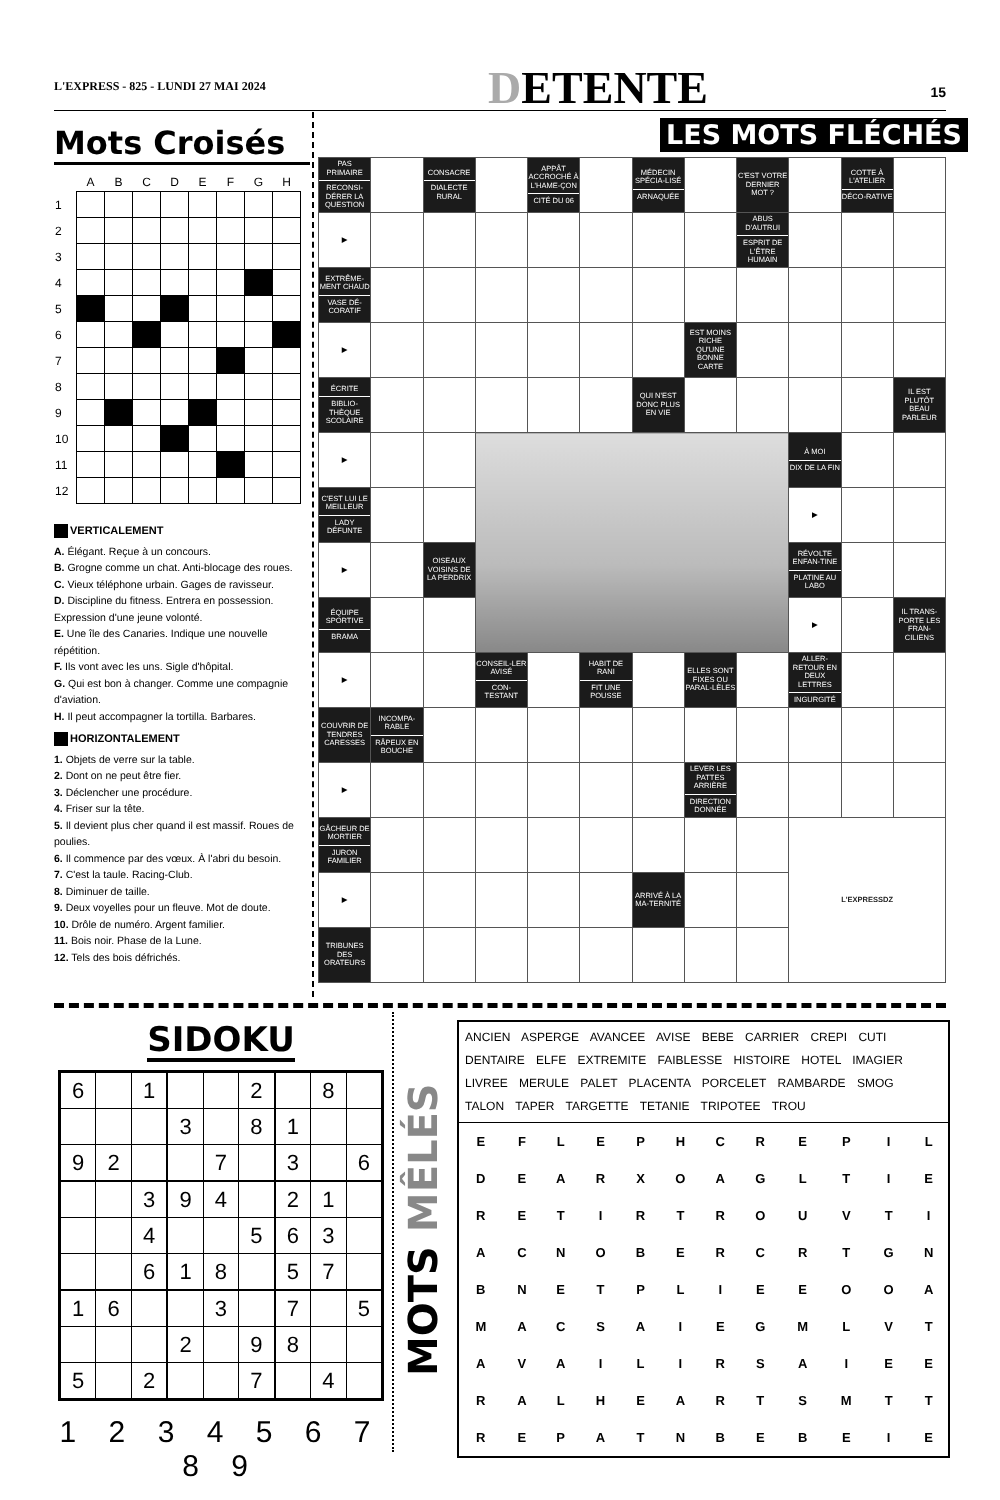L'EXPRESS - 825 - LUNDI 27 MAI 2024
DETENTE
15
Mots Croisés
| | A | B | C | D | E | F | G | H |
| --- | --- | --- | --- | --- | --- | --- | --- | --- |
| 1 | | | | | | | | |
| 2 | | | | | | | | |
| 3 | | | | | | | | |
| 4 | | | | | | | | |
| 5 | | | | | | | | |
| 6 | | | | | | | | |
| 7 | | | | | | | | |
| 8 | | | | | | | | |
| 9 | | | | | | | | |
| 10 | | | | | | | | |
| 11 | | | | | | | | |
| 12 | | | | | | | | |
VERTICALEMENT
A. Élégant. Reçue à un concours.
B. Grogne comme un chat. Anti-blocage des roues.
C. Vieux téléphone urbain. Gages de ravisseur.
D. Discipline du fitness. Entrera en possession. Expression d'une jeune volonté.
E. Une île des Canaries. Indique une nouvelle répétition.
F. Ils vont avec les uns. Sigle d'hôpital.
G. Qui est bon à changer. Comme une compagnie d'aviation.
H. Il peut accompagner la tortilla. Barbares.
HORIZONTALEMENT
1. Objets de verre sur la table.
2. Dont on ne peut être fier.
3. Déclencher une procédure.
4. Friser sur la tête.
5. Il devient plus cher quand il est massif. Roues de poulies.
6. Il commence par des vœux. À l'abri du besoin.
7. C'est la taule. Racing-Club.
8. Diminuer de taille.
9. Deux voyelles pour un fleuve. Mot de doute.
10. Drôle de numéro. Argent familier.
11. Bois noir. Phase de la Lune.
12. Tels des bois défrichés.
LES MOTS FLÉCHÉS
| PAS PRIMAIRE RECONSI-DÉRER LA QUESTION | | CONSACRE DIALECTE RURAL | | APPÂT ACCROCHÉ À L'HAME-ÇON CITÉ DU 06 | | MÉDECIN SPÉCIA-LISÉ ARNAQUÉE | | C'EST VOTRE DERNIER MOT ? | | COTTE À L'ATELIER DÉCO-RATIVE | |
| ▶ | | | | | | | | ABUS D'AUTRUI ESPRIT DE L'ÊTRE HUMAIN | | | |
| EXTRÊME-MENT CHAUD VASE DÉ-CORATIF | | | | | | | | | | | |
| ▶ | | | | | | | EST MOINS RICHE QU'UNE BONNE CARTE | | | | |
| ÉCRITE BIBLIO-THÈQUE SCOLAIRE | | | | | | QUI N'EST DONC PLUS EN VIE | | | | | IL EST PLUTÔT BEAU PARLEUR |
| ▶ | | | | | | | | | À MOI DIX DE LA FIN | | |
| C'EST LUI LE MEILLEUR LADY DÉFUNTE | | | | | | | | | ▶ | | |
| ▶ | | OISEAUX VOISINS DE LA PERDRIX | | | | | | | RÉVOLTE ENFAN-TINE PLATINE AU LABO | | |
| ÉQUIPE SPORTIVE BRAMA | | | | | | | | | ▶ | | IL TRANS-PORTE LES FRAN-CILIENS |
| ▶ | | | CONSEIL-LER AVISÉ CON-TESTANT | | HABIT DE RANI FIT UNE POUSSE | | ELLES SONT FIXES OU PARAL-LÈLES | | ALLER-RETOUR EN DEUX LETTRES INGURGITÉ | | |
| COUVRIR DE TENDRES CARESSES | INCOMPA-RABLE RÂPEUX EN BOUCHE | | | | | | | | | | |
| ▶ | | | | | | | LEVER LES PATTES ARRIÈRE DIRECTION DONNÉE | | | | |
| GÂCHEUR DE MORTIER JURON FAMILIER | | | | | | | | | L'EXPRESSDZ | | |
| ▶ | | | | | | ARRIVÉ À LA MA-TERNITÉ | | | | | |
| TRIBUNES DES ORATEURS | | | | | | | | | | | |
SIDOKU
| 6 | | 1 | | | 2 | | 8 | |
| | | | 3 | | 8 | 1 | | |
| 9 | 2 | | | 7 | | 3 | | 6 |
| | | 3 | 9 | 4 | | 2 | 1 | |
| | | 4 | | | 5 | 6 | 3 | |
| | | 6 | 1 | 8 | | 5 | 7 | |
| 1 | 6 | | | 3 | | 7 | | 5 |
| | | | 2 | | 9 | 8 | | |
| 5 | | 2 | | | 7 | | 4 | |
1 2 3 4 5 6 7 8 9
MOTS MÊLÉS
ANCIEN ASPERGE AVANCEE AVISE BEBE CARRIER CREPI CUTI DENTAIRE ELFE EXTREMITE FAIBLESSE HISTOIRE HOTEL IMAGIER LIVREE MERULE PALET PLACENTA PORCELET RAMBARDE SMOG TALON TAPER TARGETTE TETANIE TRIPOTEE TROU
| E | F | L | E | P | H | C | R | E | P | I | L |
| D | E | A | R | X | O | A | G | L | T | I | E |
| R | E | T | I | R | T | R | O | U | V | T | I |
| A | C | N | O | B | E | R | C | R | T | G | N |
| B | N | E | T | P | L | I | E | E | O | O | A |
| M | A | C | S | A | I | E | G | M | L | V | T |
| A | V | A | I | L | I | R | S | A | I | E | E |
| R | A | L | H | E | A | R | T | S | M | T | T |
| R | E | P | A | T | N | B | E | B | E | I | E |